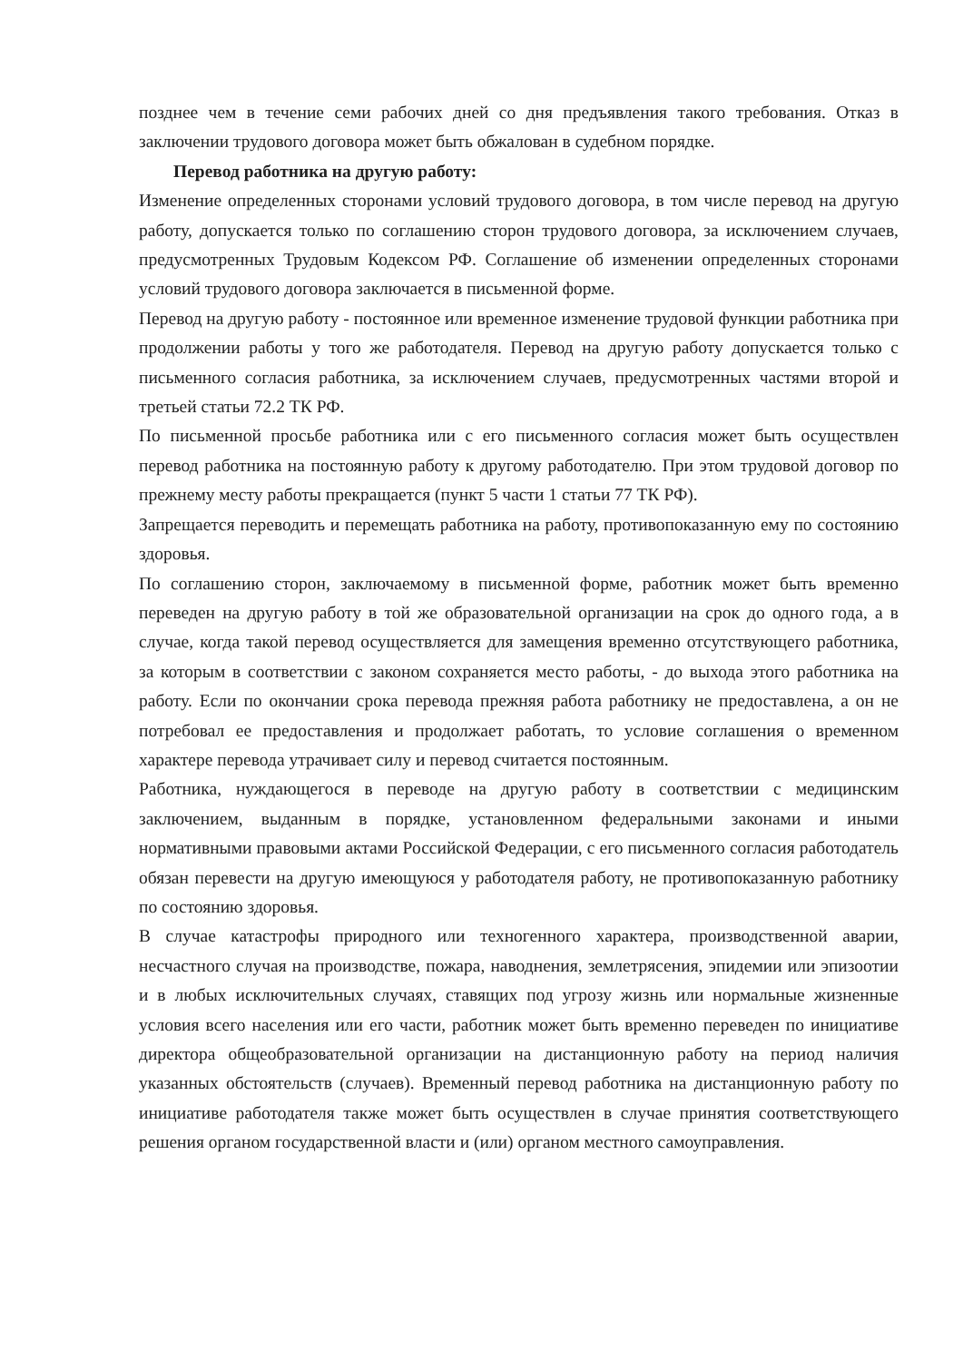позднее чем в течение семи рабочих дней со дня предъявления такого требования. Отказ в заключении трудового договора может быть обжалован в судебном порядке.
Перевод работника на другую работу:
Изменение определенных сторонами условий трудового договора, в том числе перевод на другую работу, допускается только по соглашению сторон трудового договора, за исключением случаев, предусмотренных Трудовым Кодексом РФ. Соглашение об изменении определенных сторонами условий трудового договора заключается в письменной форме.
Перевод на другую работу - постоянное или временное изменение трудовой функции работника при продолжении работы у того же работодателя. Перевод на другую работу допускается только с письменного согласия работника, за исключением случаев, предусмотренных частями второй и третьей статьи 72.2 ТК РФ.
По письменной просьбе работника или с его письменного согласия может быть осуществлен перевод работника на постоянную работу к другому работодателю. При этом трудовой договор по прежнему месту работы прекращается (пункт 5 части 1 статьи 77 ТК РФ).
Запрещается переводить и перемещать работника на работу, противопоказанную ему по состоянию здоровья.
По соглашению сторон, заключаемому в письменной форме, работник может быть временно переведен на другую работу в той же образовательной организации на срок до одного года, а в случае, когда такой перевод осуществляется для замещения временно отсутствующего работника, за которым в соответствии с законом сохраняется место работы, - до выхода этого работника на работу. Если по окончании срока перевода прежняя работа работнику не предоставлена, а он не потребовал ее предоставления и продолжает работать, то условие соглашения о временном характере перевода утрачивает силу и перевод считается постоянным.
Работника, нуждающегося в переводе на другую работу в соответствии с медицинским заключением, выданным в порядке, установленном федеральными законами и иными нормативными правовыми актами Российской Федерации, с его письменного согласия работодатель обязан перевести на другую имеющуюся у работодателя работу, не противопоказанную работнику по состоянию здоровья.
В случае катастрофы природного или техногенного характера, производственной аварии, несчастного случая на производстве, пожара, наводнения, землетрясения, эпидемии или эпизоотии и в любых исключительных случаях, ставящих под угрозу жизнь или нормальные жизненные условия всего населения или его части, работник может быть временно переведен по инициативе директора общеобразовательной организации на дистанционную работу на период наличия указанных обстоятельств (случаев). Временный перевод работника на дистанционную работу по инициативе работодателя также может быть осуществлен в случае принятия соответствующего решения органом государственной власти и (или) органом местного самоуправления.